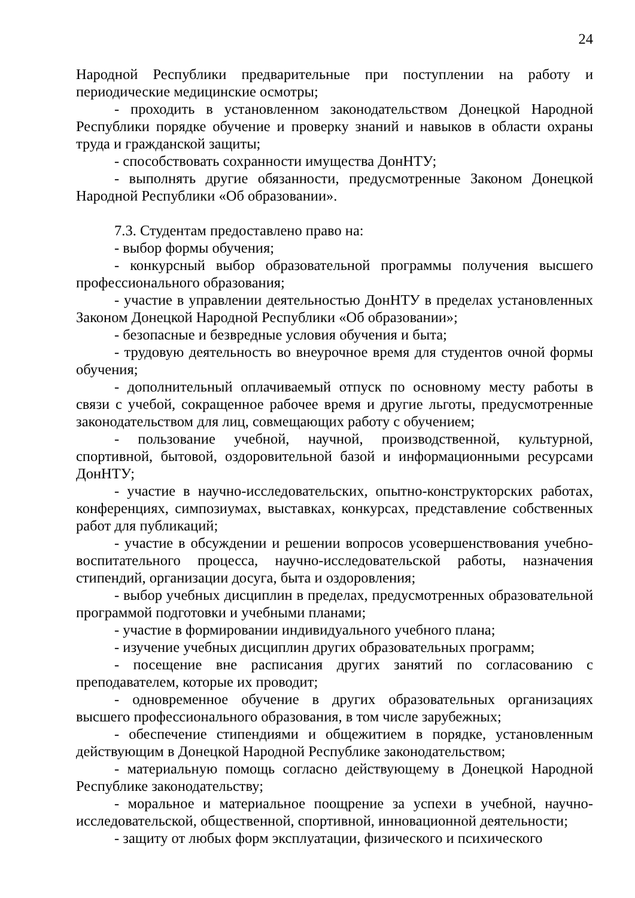24
Народной Республики предварительные при поступлении на работу и периодические медицинские осмотры;
- проходить в установленном законодательством Донецкой Народной Республики порядке обучение и проверку знаний и навыков в области охраны труда и гражданской защиты;
- способствовать сохранности имущества ДонНТУ;
- выполнять другие обязанности, предусмотренные Законом Донецкой Народной Республики «Об образовании».
7.3. Студентам предоставлено право на:
- выбор формы обучения;
- конкурсный выбор образовательной программы получения высшего профессионального образования;
- участие в управлении деятельностью ДонНТУ в пределах установленных Законом Донецкой Народной Республики «Об образовании»;
- безопасные и безвредные условия обучения и быта;
- трудовую деятельность во внеурочное время для студентов очной формы обучения;
- дополнительный оплачиваемый отпуск по основному месту работы в связи с учебой, сокращенное рабочее время и другие льготы, предусмотренные законодательством для лиц, совмещающих работу с обучением;
- пользование учебной, научной, производственной, культурной, спортивной, бытовой, оздоровительной базой и информационными ресурсами ДонНТУ;
- участие в научно-исследовательских, опытно-конструкторских работах, конференциях, симпозиумах, выставках, конкурсах, представление собственных работ для публикаций;
- участие в обсуждении и решении вопросов усовершенствования учебно-воспитательного процесса, научно-исследовательской работы, назначения стипендий, организации досуга, быта и оздоровления;
- выбор учебных дисциплин в пределах, предусмотренных образовательной программой подготовки и учебными планами;
- участие в формировании индивидуального учебного плана;
- изучение учебных дисциплин других образовательных программ;
- посещение вне расписания других занятий по согласованию с преподавателем, которые их проводит;
- одновременное обучение в других образовательных организациях высшего профессионального образования, в том числе зарубежных;
- обеспечение стипендиями и общежитием в порядке, установленным действующим в Донецкой Народной Республике законодательством;
- материальную помощь согласно действующему в Донецкой Народной Республике законодательству;
- моральное и материальное поощрение за успехи в учебной, научно-исследовательской, общественной, спортивной, инновационной деятельности;
- защиту от любых форм эксплуатации, физического и психического